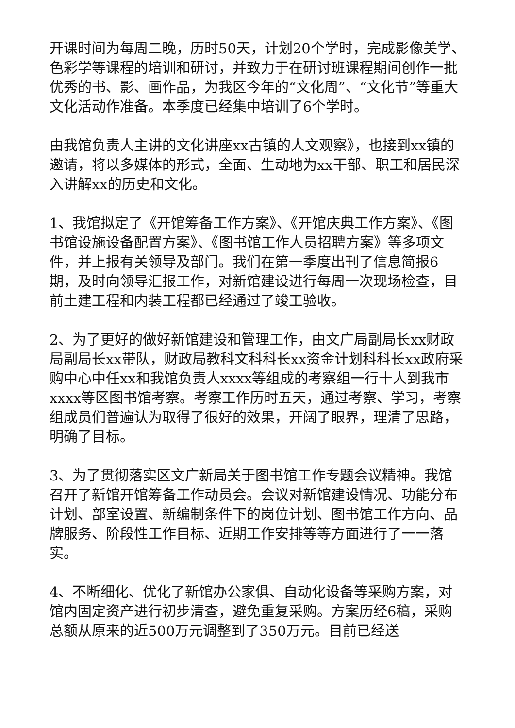开课时间为每周二晚，历时50天，计划20个学时，完成影像美学、色彩学等课程的培训和研讨，并致力于在研讨班课程期间创作一批优秀的书、影、画作品，为我区今年的“文化周”、“文化节”等重大文化活动作准备。本季度已经集中培训了6个学时。
由我馆负责人主讲的文化讲座xx古镇的人文观察》，也接到xx镇的邀请，将以多媒体的形式，全面、生动地为xx干部、职工和居民深入讲解xx的历史和文化。
1、我馆拟定了《开馆筹备工作方案》、《开馆庆典工作方案》、《图书馆设施设备配置方案》、《图书馆工作人员招聘方案》等多项文件，并上报有关领导及部门。我们在第一季度出刊了信息简报6期，及时向领导汇报工作，对新馆建设进行每周一次现场检查，目前土建工程和内装工程都已经通过了竣工验收。
2、为了更好的做好新馆建设和管理工作，由文广局副局长xx财政局副局长xx带队，财政局教科文科科长xx资金计划科科长xx政府采购中心中任xx和我馆负责人xxxx等组成的考察组一行十人到我市xxxx等区图书馆考察。考察工作历时五天，通过考察、学习，考察组成员们普遍认为取得了很好的效果，开阔了眼界，理清了思路，明确了目标。
3、为了贯彻落实区文广新局关于图书馆工作专题会议精神。我馆召开了新馆开馆筹备工作动员会。会议对新馆建设情况、功能分布计划、部室设置、新编制条件下的岗位计划、图书馆工作方向、品牌服务、阶段性工作目标、近期工作安排等等方面进行了一一落实。
4、不断细化、优化了新馆办公家俱、自动化设备等采购方案，对馆内固定资产进行初步清查，避免重复采购。方案历经6稿，采购总额从原来的近500万元调整到了350万元。目前已经送